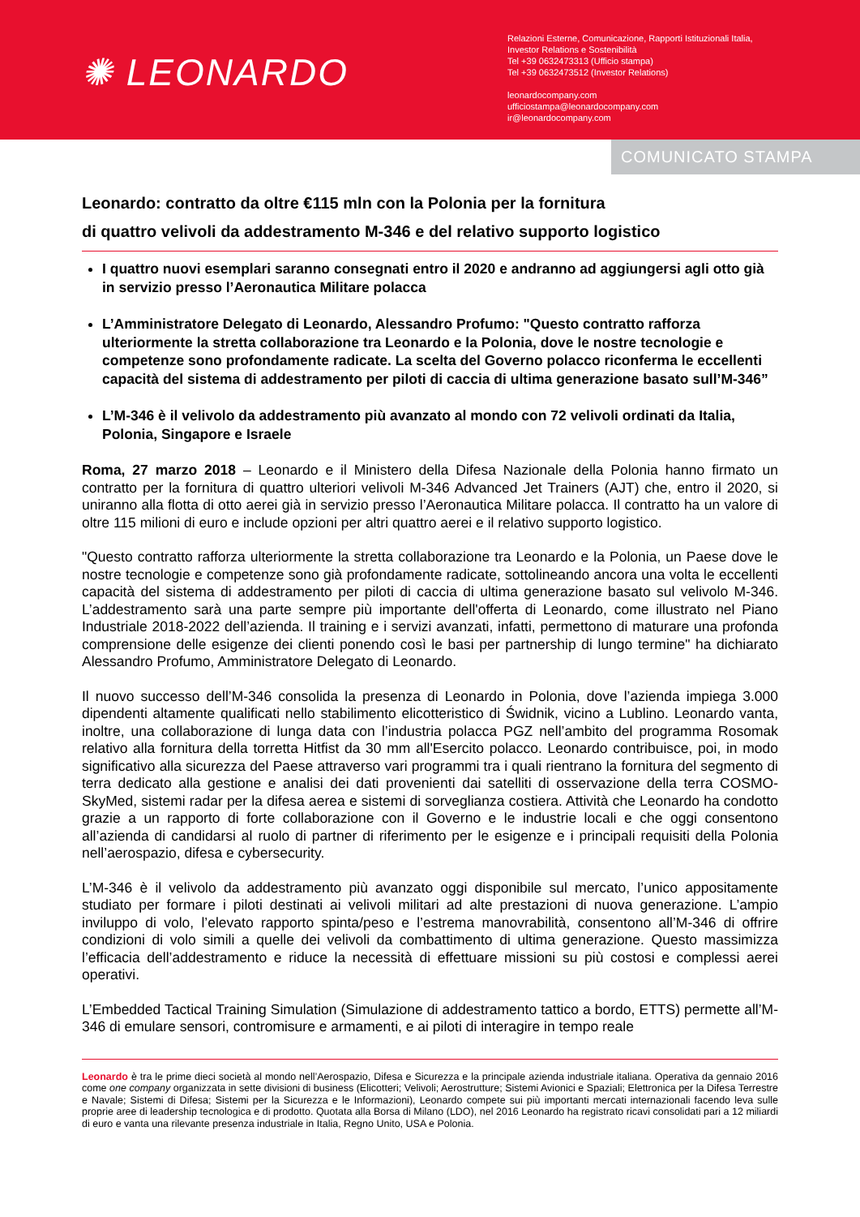✺ LEONARDO
Relazioni Esterne, Comunicazione, Rapporti Istituzionali Italia,
Investor Relations e Sostenibilità
Tel +39 0632473313 (Ufficio stampa)
Tel +39 0632473512 (Investor Relations)
leonardocompany.com
ufficiostampa@leonardocompany.com
ir@leonardocompany.com
COMUNICATO STAMPA
Leonardo: contratto da oltre €115 mln con la Polonia per la fornitura
di quattro velivoli da addestramento M-346 e del relativo supporto logistico
I quattro nuovi esemplari saranno consegnati entro il 2020 e andranno ad aggiungersi agli otto già in servizio presso l’Aeronautica Militare polacca
L’Amministratore Delegato di Leonardo, Alessandro Profumo: "Questo contratto rafforza ulteriormente la stretta collaborazione tra Leonardo e la Polonia, dove le nostre tecnologie e competenze sono profondamente radicate. La scelta del Governo polacco riconferma le eccellenti capacità del sistema di addestramento per piloti di caccia di ultima generazione basato sull’M-346”
L’M-346 è il velivolo da addestramento più avanzato al mondo con 72 velivoli ordinati da Italia, Polonia, Singapore e Israele
Roma, 27 marzo 2018 – Leonardo e il Ministero della Difesa Nazionale della Polonia hanno firmato un contratto per la fornitura di quattro ulteriori velivoli M-346 Advanced Jet Trainers (AJT) che, entro il 2020, si uniranno alla flotta di otto aerei già in servizio presso l’Aeronautica Militare polacca. Il contratto ha un valore di oltre 115 milioni di euro e include opzioni per altri quattro aerei e il relativo supporto logistico.
"Questo contratto rafforza ulteriormente la stretta collaborazione tra Leonardo e la Polonia, un Paese dove le nostre tecnologie e competenze sono già profondamente radicate, sottolineando ancora una volta le eccellenti capacità del sistema di addestramento per piloti di caccia di ultima generazione basato sul velivolo M-346. L’addestramento sarà una parte sempre più importante dell'offerta di Leonardo, come illustrato nel Piano Industriale 2018-2022 dell’azienda. Il training e i servizi avanzati, infatti, permettono di maturare una profonda comprensione delle esigenze dei clienti ponendo così le basi per partnership di lungo termine" ha dichiarato Alessandro Profumo, Amministratore Delegato di Leonardo.
Il nuovo successo dell’M-346 consolida la presenza di Leonardo in Polonia, dove l’azienda impiega 3.000 dipendenti altamente qualificati nello stabilimento elicotteristico di Świdnik, vicino a Lublino. Leonardo vanta, inoltre, una collaborazione di lunga data con l’industria polacca PGZ nell’ambito del programma Rosomak relativo alla fornitura della torretta Hitfist da 30 mm all'Esercito polacco. Leonardo contribuisce, poi, in modo significativo alla sicurezza del Paese attraverso vari programmi tra i quali rientrano la fornitura del segmento di terra dedicato alla gestione e analisi dei dati provenienti dai satelliti di osservazione della terra COSMO-SkyMed, sistemi radar per la difesa aerea e sistemi di sorveglianza costiera. Attività che Leonardo ha condotto grazie a un rapporto di forte collaborazione con il Governo e le industrie locali e che oggi consentono all’azienda di candidarsi al ruolo di partner di riferimento per le esigenze e i principali requisiti della Polonia nell’aerospazio, difesa e cybersecurity.
L’M-346 è il velivolo da addestramento più avanzato oggi disponibile sul mercato, l’unico appositamente studiato per formare i piloti destinati ai velivoli militari ad alte prestazioni di nuova generazione. L’ampio inviluppo di volo, l’elevato rapporto spinta/peso e l’estrema manovrabilità, consentono all’M-346 di offrire condizioni di volo simili a quelle dei velivoli da combattimento di ultima generazione. Questo massimizza l’efficacia dell’addestramento e riduce la necessità di effettuare missioni su più costosi e complessi aerei operativi.
L’Embedded Tactical Training Simulation (Simulazione di addestramento tattico a bordo, ETTS) permette all’M-346 di emulare sensori, contromisure e armamenti, e ai piloti di interagire in tempo reale
Leonardo è tra le prime dieci società al mondo nell’Aerospazio, Difesa e Sicurezza e la principale azienda industriale italiana. Operativa da gennaio 2016 come one company organizzata in sette divisioni di business (Elicotteri; Velivoli; Aerostrutture; Sistemi Avionici e Spaziali; Elettronica per la Difesa Terrestre e Navale; Sistemi di Difesa; Sistemi per la Sicurezza e le Informazioni), Leonardo compete sui più importanti mercati internazionali facendo leva sulle proprie aree di leadership tecnologica e di prodotto. Quotata alla Borsa di Milano (LDO), nel 2016 Leonardo ha registrato ricavi consolidati pari a 12 miliardi di euro e vanta una rilevante presenza industriale in Italia, Regno Unito, USA e Polonia.